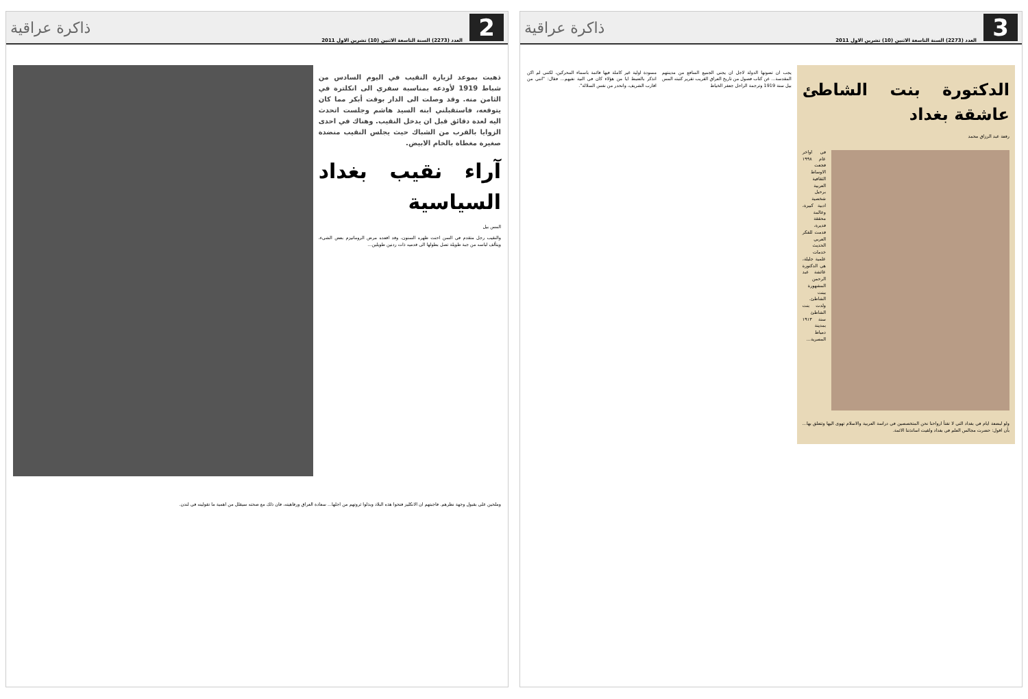2
العدد (2273) السنة التاسعة الاثنين (10) تشرين الاول 2011
ذاكرة عراقية
ذهبت بموعد لزيارة النقيب في اليوم السادس من شباط 1919 لأودعه بمناسبة سفري الى انكلترة في الثامن منه. وقد وصلت الى الدار بوقت أبكر مما كان يتوقعه، فاستقبلني ابنه السيد هاشم وجلست اتحدث اليه لعدة دقائق قبل ان يدخل النقيب. وهناك في احدى الزوايا بالقرب من الشباك حيث يجلس النقيب منضدة صغيرة مغطاة بالخام الابيض.
آراء نقيب بغداد السياسية
المس بيل
والنقيب رجل متقدم في السن احنت ظهره السنون، وقد اقعده مرض الروماتيزم بعض الشيء، ويتألف لباسه من جبة طويلة تصل بطولها الى قدميه ذات ردنين طويلين...
وملحين علي بقبول وجهة نظرهم. فاجبتهم ان الانكليز فتحوا هذه البلاد وبذلوا ثروتهم من اجلها... سعادة العراق ورفاهيته، فان ذلك مع صحته سيقلل من اهمية ما تقولينه في لندن.
3
العدد (2273) السنة التاسعة الاثنين (10) تشرين الاول 2011
ذاكرة عراقية
الدكتورة بنت الشاطئ عاشقة بغداد
رفعة عبد الرزاق محمد
في اواخر عام ١٩٩٨ فجعت الاوساط الثقافية العربية برحيل شخصية ادبية كبيرة، وعالمة محققة قديرة، قدمت للفكر العربي الحديث خدمات علمية جليلة، هي الدكتورة عائشة عبد الرحمن المشهورة ببنت الشاطئ. ولدت بنت الشاطئ سنة ١٩١٣ بمدينة دمياط المصرية...
ولو لبضعة ايام في بغداد التي لا تفتأ ارواحنا نحن المتخصصين في دراسة العربية والاسلام تهوى اليها وتتعلق بها... بأن اقول: حضرت مجالس العلم في بغداد ولقيت اساتذتنا الائمة.
يجب ان تصونها الدولة لاجل ان يجني الجميع المنافع من مدينتهم المقدسة... عن كتاب فصول من تاريخ العراق القريب تقرير كتبته المس بيل سنة 1919 وترجمة الراحل جعفر الخياط
مسودة اولية غير كاملة فيها قائمة باسماء المحركين، لكنني لم اكن اتذكر بالضبط ايا من هؤلاء كان في النية نفيهم... فقال: "انني من اقارب الشريف، وانحدر من نفس السلالة".